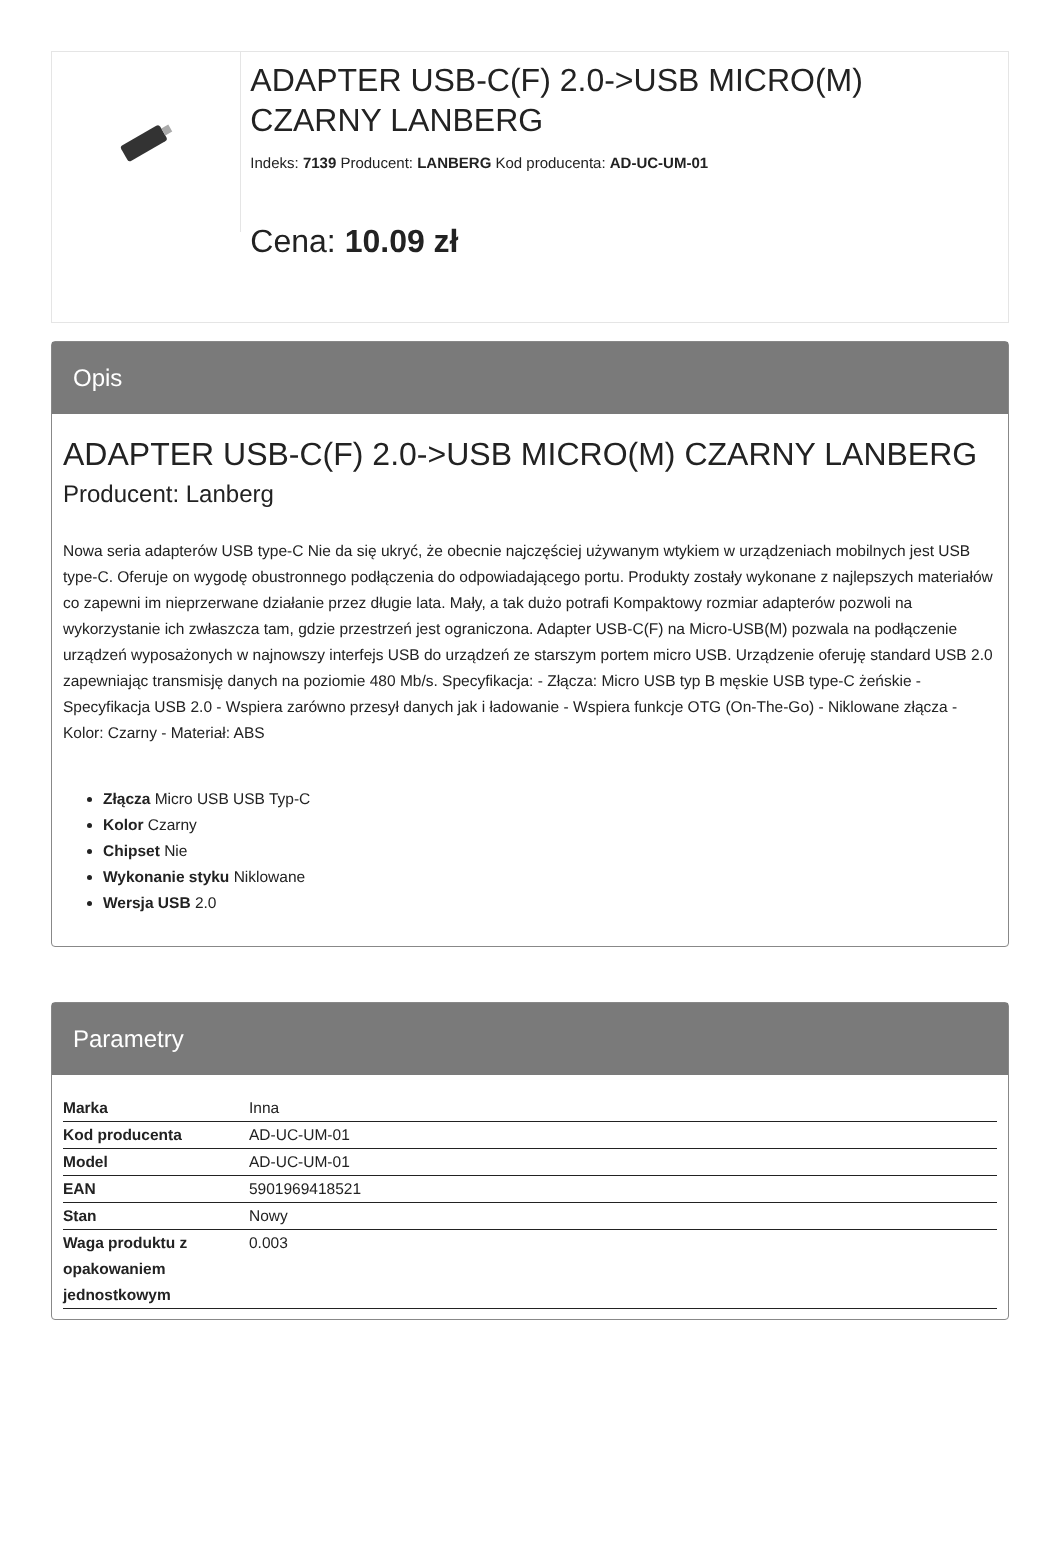ADAPTER USB-C(F) 2.0->USB MICRO(M) CZARNY LANBERG
Indeks: 7139 Producent: LANBERG Kod producenta: AD-UC-UM-01
Cena: 10.09 zł
Opis
ADAPTER USB-C(F) 2.0->USB MICRO(M) CZARNY LANBERG
Producent: Lanberg
Nowa seria adapterów USB type-C Nie da się ukryć, że obecnie najczęściej używanym wtykiem w urządzeniach mobilnych jest USB type-C. Oferuje on wygodę obustronnego podłączenia do odpowiadającego portu. Produkty zostały wykonane z najlepszych materiałów co zapewni im nieprzerwane działanie przez długie lata. Mały, a tak dużo potrafi Kompaktowy rozmiar adapterów pozwoli na wykorzystanie ich zwłaszcza tam, gdzie przestrzeń jest ograniczona. Adapter USB-C(F) na Micro-USB(M) pozwala na podłączenie urządzeń wyposażonych w najnowszy interfejs USB do urządzeń ze starszym portem micro USB. Urządzenie oferuję standard USB 2.0 zapewniając transmisję danych na poziomie 480 Mb/s. Specyfikacja: - Złącza: Micro USB typ B męskie USB type-C żeńskie - Specyfikacja USB 2.0 - Wspiera zarówno przesył danych jak i ładowanie - Wspiera funkcje OTG (On-The-Go) - Niklowane złącza - Kolor: Czarny - Materiał: ABS
Złącza Micro USB USB Typ-C
Kolor Czarny
Chipset Nie
Wykonanie styku Niklowane
Wersja USB 2.0
Parametry
| Marka | Inna |
| Kod producenta | AD-UC-UM-01 |
| Model | AD-UC-UM-01 |
| EAN | 5901969418521 |
| Stan | Nowy |
| Waga produktu z opakowaniem jednostkowym | 0.003 |